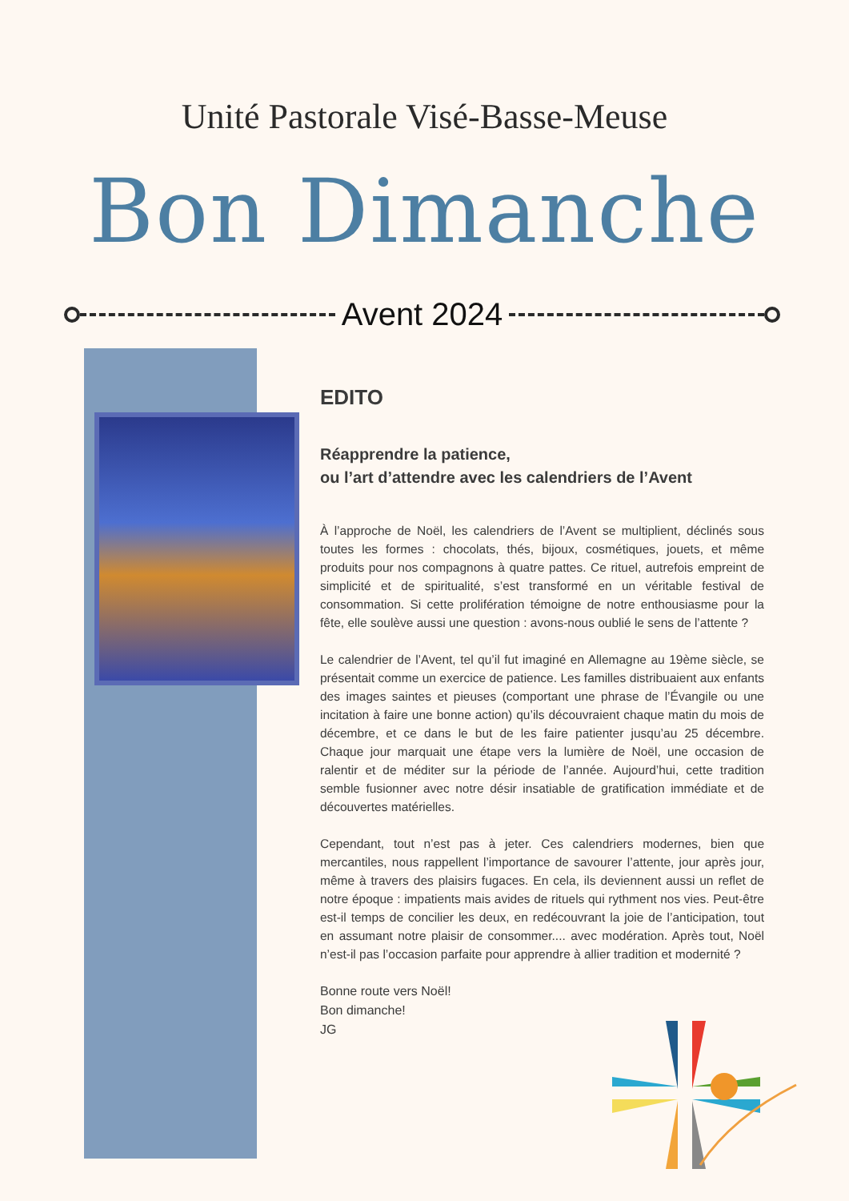Unité Pastorale Visé-Basse-Meuse
Bon Dimanche
Avent 2024
EDITO
Réapprendre la patience,
ou l’art d’attendre avec les calendriers de l’Avent
À l’approche de Noël, les calendriers de l’Avent se multiplient, déclinés sous toutes les formes : chocolats, thés, bijoux, cosmétiques, jouets, et même produits pour nos compagnons à quatre pattes. Ce rituel, autrefois empreint de simplicité et de spiritualité, s’est transformé en un véritable festival de consommation. Si cette prolifération témoigne de notre enthousiasme pour la fête, elle soulève aussi une question : avons-nous oublié le sens de l’attente ?
Le calendrier de l’Avent, tel qu’il fut imaginé en Allemagne au 19ème siècle, se présentait comme un exercice de patience. Les familles distribuaient aux enfants des images saintes et pieuses (comportant une phrase de l’Évangile ou une incitation à faire une bonne action) qu’ils découvraient chaque matin du mois de décembre, et ce dans le but de les faire patienter jusqu’au 25 décembre. Chaque jour marquait une étape vers la lumière de Noël, une occasion de ralentir et de méditer sur la période de l’année. Aujourd’hui, cette tradition semble fusionner avec notre désir insatiable de gratification immédiate et de découvertes matérielles.
Cependant, tout n’est pas à jeter. Ces calendriers modernes, bien que mercantiles, nous rappellent l’importance de savourer l’attente, jour après jour, même à travers des plaisirs fugaces. En cela, ils deviennent aussi un reflet de notre époque : impatients mais avides de rituels qui rythment nos vies. Peut-être est-il temps de concilier les deux, en redécouvrant la joie de l’anticipation, tout en assumant notre plaisir de consommer.... avec modération. Après tout, Noël n’est-il pas l’occasion parfaite pour apprendre à allier tradition et modernité ?
Bonne route vers Noël!
Bon dimanche!
JG